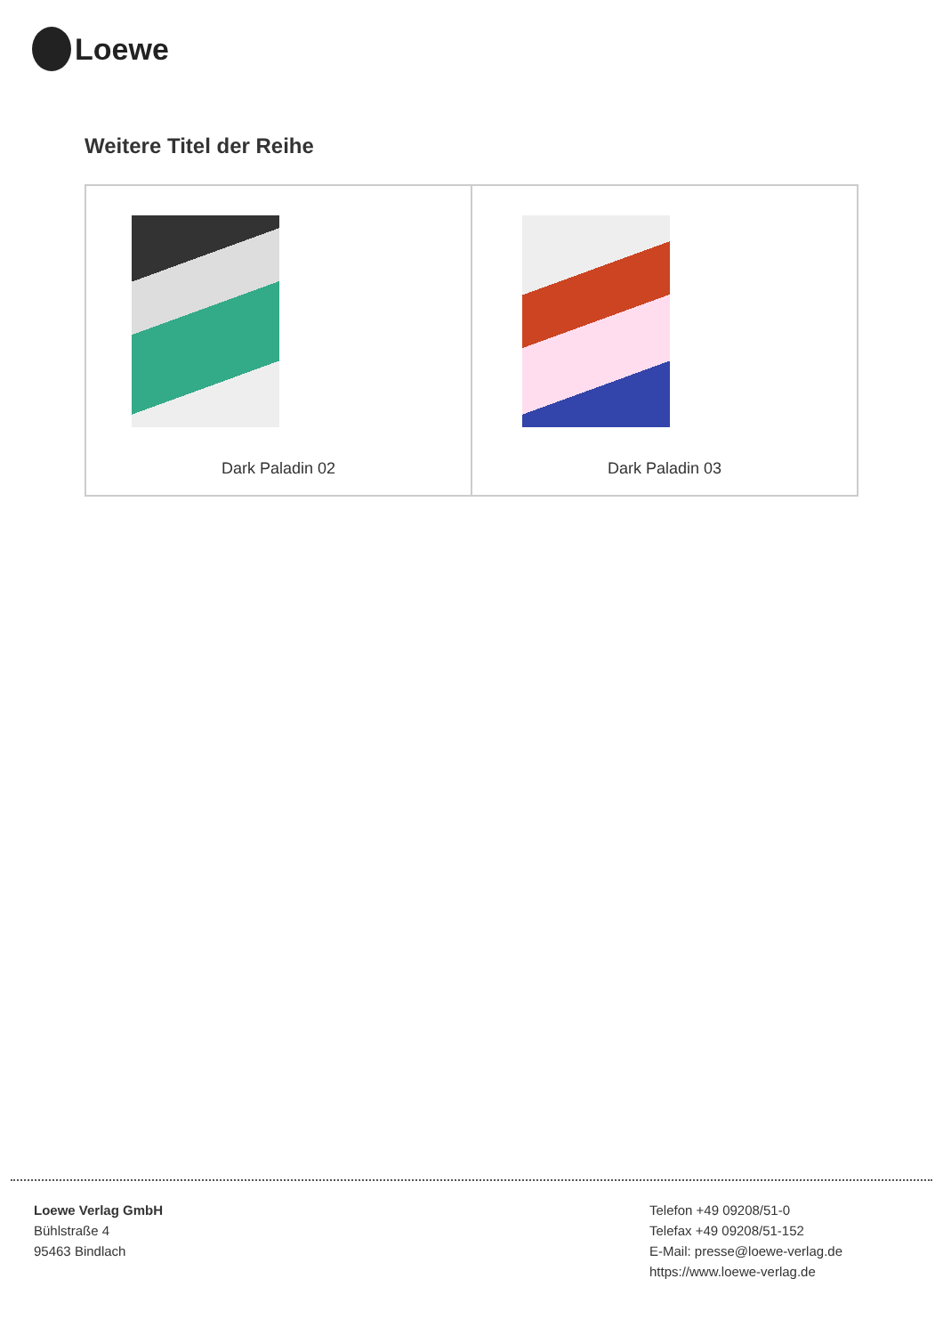Loewe
Weitere Titel der Reihe
| Dark Paladin 02 | Dark Paladin 03 |
Loewe Verlag GmbH
Bühlstraße 4
95463 Bindlach
Telefon +49 09208/51-0
Telefax +49 09208/51-152
E-Mail: presse@loewe-verlag.de
https://www.loewe-verlag.de